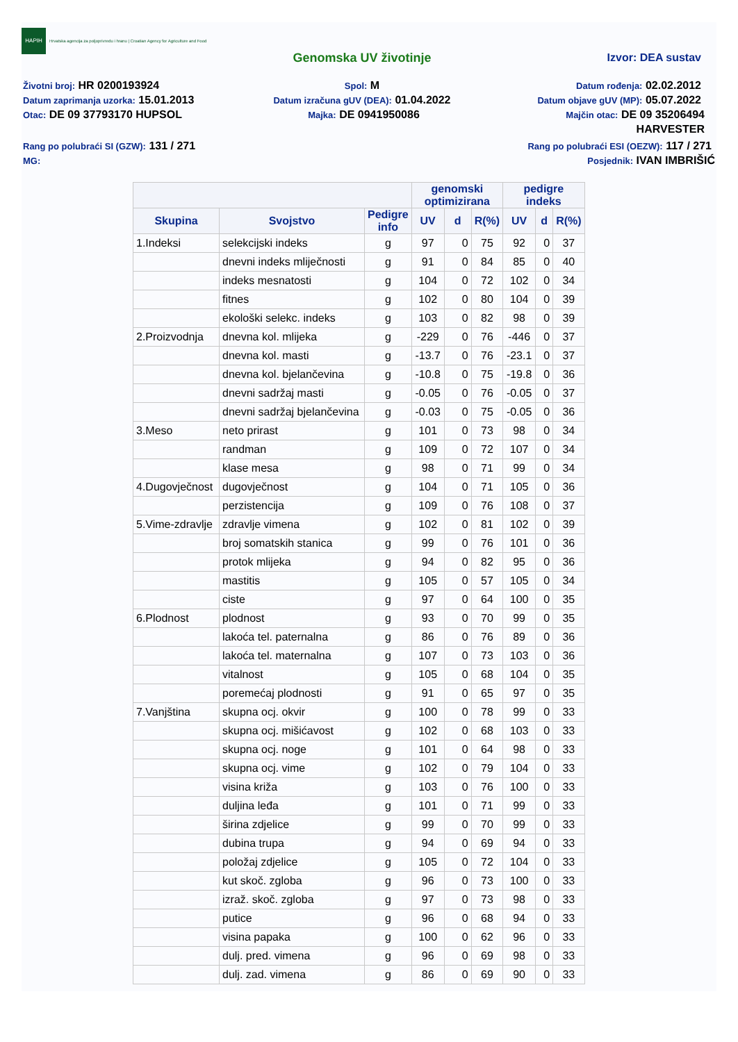HAPIH
Hrvatska agencija za poljoprivredu i hranu | Croatian Agency for Agriculture and Food
Genomska UV životinje Izvor: DEA sustav
Životni broj: HR 0200193924
Spol: M
Datum rođenja: 02.02.2012
Datum zaprimanja uzorka: 15.01.2013
Datum izračuna gUV (DEA): 01.04.2022
Datum objave gUV (MP): 05.07.2022
Otac: DE 09 37793170 HUPSOL
Majka: DE 0941950086
Majčin otac: DE 09 35206494
HARVESTER
Rang po polubraći SI (GZW): 131 / 271
Rang po polubraći ESI (OEZW): 117 / 271
MG: Posjednik: IVAN IMBRIŠIĆ
| | | | genomski optimizirana | | | pedigre indeks | | |
| --- | --- | --- | --- | --- | --- | --- | --- | --- |
| Skupina | Svojstvo | Pedigre info | UV | d | R(%) | UV | d | R(%) |
| 1.Indeksi | selekcijski indeks | g | 97 | 0 | 75 | 92 | 0 | 37 |
| | dnevni indeks mliječnosti | g | 91 | 0 | 84 | 85 | 0 | 40 |
| | indeks mesnatosti | g | 104 | 0 | 72 | 102 | 0 | 34 |
| | fitnes | g | 102 | 0 | 80 | 104 | 0 | 39 |
| | ekološki selekc. indeks | g | 103 | 0 | 82 | 98 | 0 | 39 |
| 2.Proizvodnja | dnevna kol. mlijeka | g | -229 | 0 | 76 | -446 | 0 | 37 |
| | dnevna kol. masti | g | -13.7 | 0 | 76 | -23.1 | 0 | 37 |
| | dnevna kol. bjelančevina | g | -10.8 | 0 | 75 | -19.8 | 0 | 36 |
| | dnevni sadržaj masti | g | -0.05 | 0 | 76 | -0.05 | 0 | 37 |
| | dnevni sadržaj bjelančevina | g | -0.03 | 0 | 75 | -0.05 | 0 | 36 |
| 3.Meso | neto prirast | g | 101 | 0 | 73 | 98 | 0 | 34 |
| | randman | g | 109 | 0 | 72 | 107 | 0 | 34 |
| | klase mesa | g | 98 | 0 | 71 | 99 | 0 | 34 |
| 4.Dugovječnost | dugovječnost | g | 104 | 0 | 71 | 105 | 0 | 36 |
| | perzistencija | g | 109 | 0 | 76 | 108 | 0 | 37 |
| 5.Vime-zdravlje | zdravlje vimena | g | 102 | 0 | 81 | 102 | 0 | 39 |
| | broj somatskih stanica | g | 99 | 0 | 76 | 101 | 0 | 36 |
| | protok mlijeka | g | 94 | 0 | 82 | 95 | 0 | 36 |
| | mastitis | g | 105 | 0 | 57 | 105 | 0 | 34 |
| | ciste | g | 97 | 0 | 64 | 100 | 0 | 35 |
| 6.Plodnost | plodnost | g | 93 | 0 | 70 | 99 | 0 | 35 |
| | lakoća tel. paternalna | g | 86 | 0 | 76 | 89 | 0 | 36 |
| | lakoća tel. maternalna | g | 107 | 0 | 73 | 103 | 0 | 36 |
| | vitalnost | g | 105 | 0 | 68 | 104 | 0 | 35 |
| | poremećaj plodnosti | g | 91 | 0 | 65 | 97 | 0 | 35 |
| 7.Vanjština | skupna ocj. okvir | g | 100 | 0 | 78 | 99 | 0 | 33 |
| | skupna ocj. mišićavost | g | 102 | 0 | 68 | 103 | 0 | 33 |
| | skupna ocj. noge | g | 101 | 0 | 64 | 98 | 0 | 33 |
| | skupna ocj. vime | g | 102 | 0 | 79 | 104 | 0 | 33 |
| | visina križa | g | 103 | 0 | 76 | 100 | 0 | 33 |
| | duljina leđa | g | 101 | 0 | 71 | 99 | 0 | 33 |
| | širina zdjelice | g | 99 | 0 | 70 | 99 | 0 | 33 |
| | dubina trupa | g | 94 | 0 | 69 | 94 | 0 | 33 |
| | položaj zdjelice | g | 105 | 0 | 72 | 104 | 0 | 33 |
| | kut skoč. zgloba | g | 96 | 0 | 73 | 100 | 0 | 33 |
| | izraž. skoč. zgloba | g | 97 | 0 | 73 | 98 | 0 | 33 |
| | putice | g | 96 | 0 | 68 | 94 | 0 | 33 |
| | visina papaka | g | 100 | 0 | 62 | 96 | 0 | 33 |
| | dulj. pred. vimena | g | 96 | 0 | 69 | 98 | 0 | 33 |
| | dulj. zad. vimena | g | 86 | 0 | 69 | 90 | 0 | 33 |